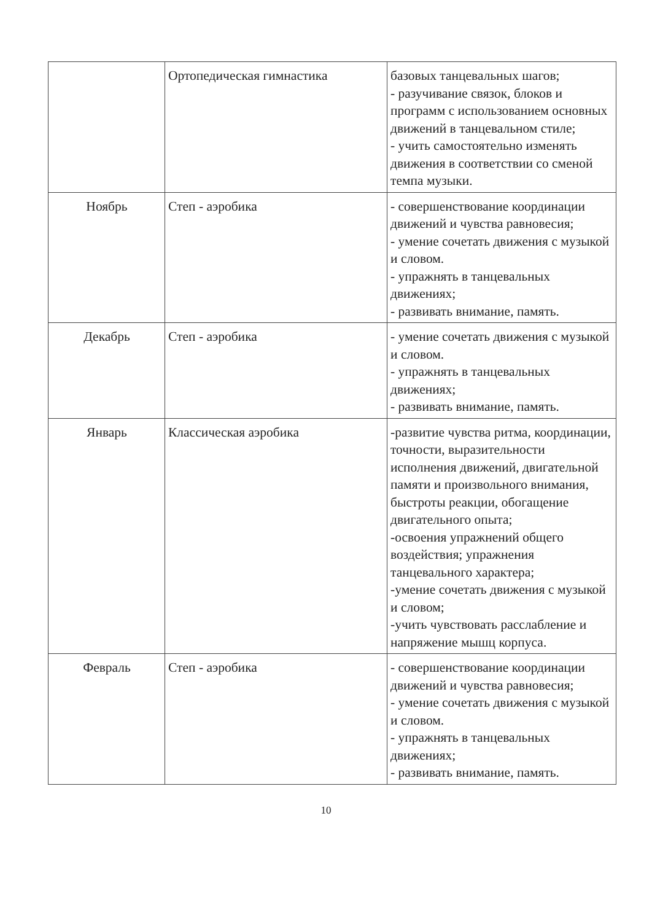| | Ортопедическая гимнастика | базовых танцевальных шагов; - разучивание связок, блоков и программ с использованием основных движений в танцевальном стиле; - учить самостоятельно изменять движения в соответствии со сменой темпа музыки. |
| Ноябрь | Степ - аэробика | - совершенствование координации движений и чувства равновесия; - умение сочетать движения с музыкой и словом. - упражнять в танцевальных движениях; - развивать внимание, память. |
| Декабрь | Степ - аэробика | - умение сочетать движения с музыкой и словом. - упражнять в танцевальных движениях; - развивать внимание, память. |
| Январь | Классическая аэробика | -развитие чувства ритма, координации, точности, выразительности исполнения движений, двигательной памяти и произвольного внимания, быстроты реакции, обогащение двигательного опыта; -освоения упражнений общего воздействия; упражнения танцевального характера; -умение сочетать движения с музыкой и словом; -учить чувствовать расслабление и напряжение мышц корпуса. |
| Февраль | Степ - аэробика | - совершенствование координации движений и чувства равновесия; - умение сочетать движения с музыкой и словом. - упражнять в танцевальных движениях; - развивать внимание, память. |
10